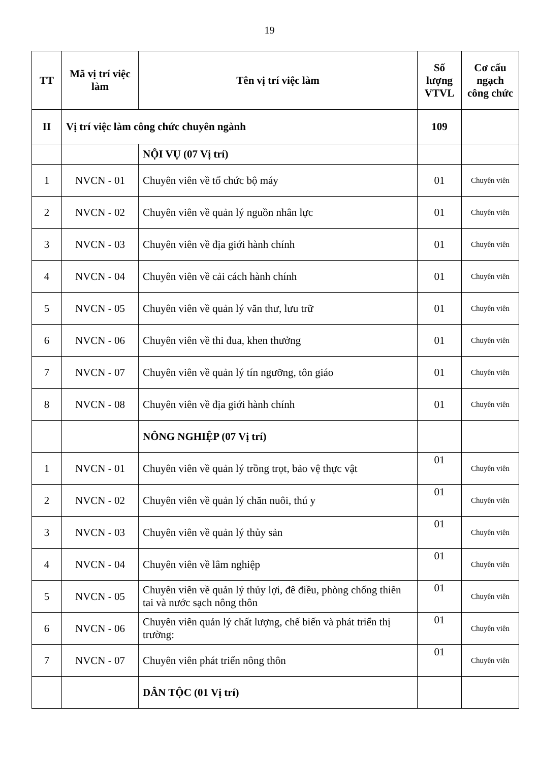19
| TT | Mã vị trí việc làm | Tên vị trí việc làm | Số lượng VTVL | Cơ cấu ngạch công chức |
| --- | --- | --- | --- | --- |
| II | Vị trí việc làm công chức chuyên ngành | | 109 | |
| | | NỘI VỤ (07 Vị trí) | | |
| 1 | NVCN - 01 | Chuyên viên về tổ chức bộ máy | 01 | Chuyên viên |
| 2 | NVCN - 02 | Chuyên viên về quản lý nguồn nhân lực | 01 | Chuyên viên |
| 3 | NVCN - 03 | Chuyên viên về địa giới hành chính | 01 | Chuyên viên |
| 4 | NVCN - 04 | Chuyên viên về cải cách hành chính | 01 | Chuyên viên |
| 5 | NVCN - 05 | Chuyên viên về quản lý văn thư, lưu trữ | 01 | Chuyên viên |
| 6 | NVCN - 06 | Chuyên viên về thi đua, khen thưởng | 01 | Chuyên viên |
| 7 | NVCN - 07 | Chuyên viên về quản lý tín ngưỡng, tôn giáo | 01 | Chuyên viên |
| 8 | NVCN - 08 | Chuyên viên về địa giới hành chính | 01 | Chuyên viên |
| | | NÔNG NGHIỆP (07 Vị trí) | | |
| 1 | NVCN - 01 | Chuyên viên về quản lý trồng trọt, bảo vệ thực vật | 01 | Chuyên viên |
| 2 | NVCN - 02 | Chuyên viên về quản lý chăn nuôi, thú y | 01 | Chuyên viên |
| 3 | NVCN - 03 | Chuyên viên về quản lý thủy sản | 01 | Chuyên viên |
| 4 | NVCN - 04 | Chuyên viên về lâm nghiệp | 01 | Chuyên viên |
| 5 | NVCN - 05 | Chuyên viên về quản lý thủy lợi, đê điều, phòng chống thiên tai và nước sạch nông thôn | 01 | Chuyên viên |
| 6 | NVCN - 06 | Chuyên viên quản lý chất lượng, chế biến và phát triển thị trường: | 01 | Chuyên viên |
| 7 | NVCN - 07 | Chuyên viên phát triển nông thôn | 01 | Chuyên viên |
| | | DÂN TỘC (01 Vị trí) | | |